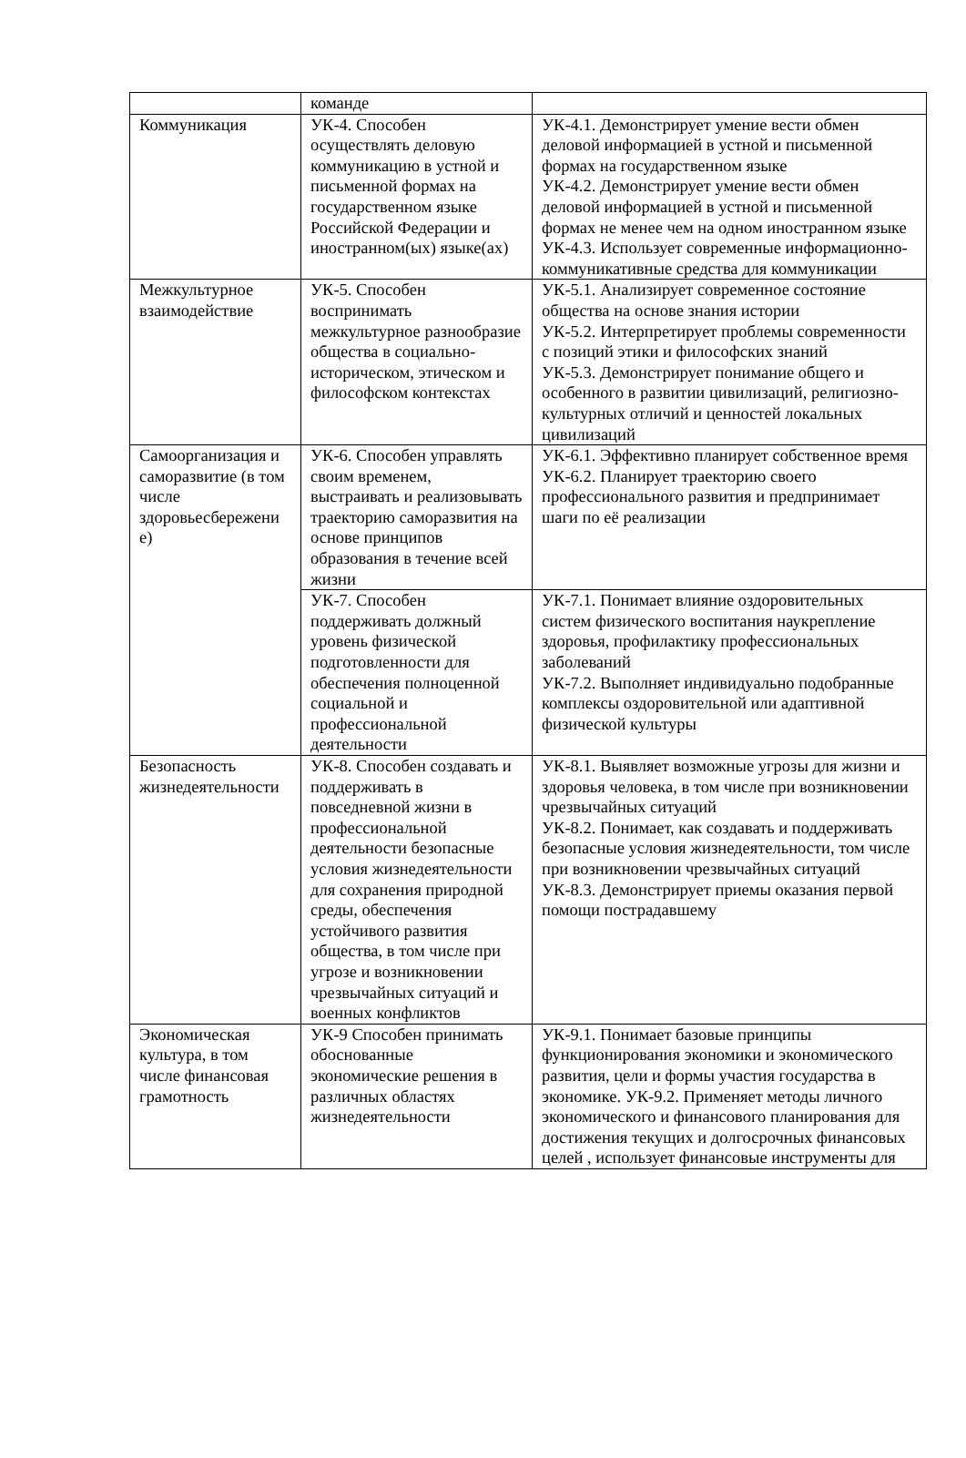| | команде | |
| Коммуникация | УК-4. Способен осуществлять деловую коммуникацию в устной и письменной формах на государственном языке Российской Федерации и иностранном(ых) языке(ах) | УК-4.1. Демонстрирует умение вести обмен деловой информацией в устной и письменной формах на государственном языке УК-4.2. Демонстрирует умение вести обмен деловой информацией в устной и письменной формах не менее чем на одном иностранном языке УК-4.3. Использует современные информационно-коммуникативные средства для коммуникации |
| Межкультурное взаимодействие | УК-5. Способен воспринимать межкультурное разнообразие общества в социально-историческом, этическом и философском контекстах | УК-5.1. Анализирует современное состояние общества на основе знания истории УК-5.2. Интерпретирует проблемы современности с позиций этики и философских знаний УК-5.3. Демонстрирует понимание общего и особенного в развитии цивилизаций, религиозно-культурных отличий и ценностей локальных цивилизаций |
| Самоорганизация и саморазвитие (в том числе здоровьесбережени е) | УК-6. Способен управлять своим временем, выстраивать и реализовывать траекторию саморазвития на основе принципов образования в течение всей жизни | УК-6.1. Эффективно планирует собственное время УК-6.2. Планирует траекторию своего профессионального развития и предпринимает шаги по её реализации |
| | УК-7. Способен поддерживать должный уровень физической подготовленности для обеспечения полноценной социальной и профессиональной деятельности | УК-7.1. Понимает влияние оздоровительных систем физического воспитания наукрепление здоровья, профилактику профессиональных заболеваний УК-7.2. Выполняет индивидуально подобранные комплексы оздоровительной или адаптивной физической культуры |
| Безопасность жизнедеятельности | УК-8. Способен создавать и поддерживать в повседневной жизни в профессиональной деятельности безопасные условия жизнедеятельности для сохранения природной среды, обеспечения устойчивого развития общества, в том числе при угрозе и возникновении чрезвычайных ситуаций и военных конфликтов | УК-8.1. Выявляет возможные угрозы для жизни и здоровья человека, в том числе при возникновении чрезвычайных ситуаций УК-8.2. Понимает, как создавать и поддерживать безопасные условия жизнедеятельности, том числе при возникновении чрезвычайных ситуаций УК-8.3. Демонстрирует приемы оказания первой помощи пострадавшему |
| Экономическая культура, в том числе финансовая грамотность | УК-9 Способен принимать обоснованные экономические решения в различных областях жизнедеятельности | УК-9.1. Понимает базовые принципы функционирования экономики и экономического развития, цели и формы участия государства в экономике. УК-9.2. Применяет методы личного экономического и финансового планирования для достижения текущих и долгосрочных финансовых целей , использует финансовые инструменты для |